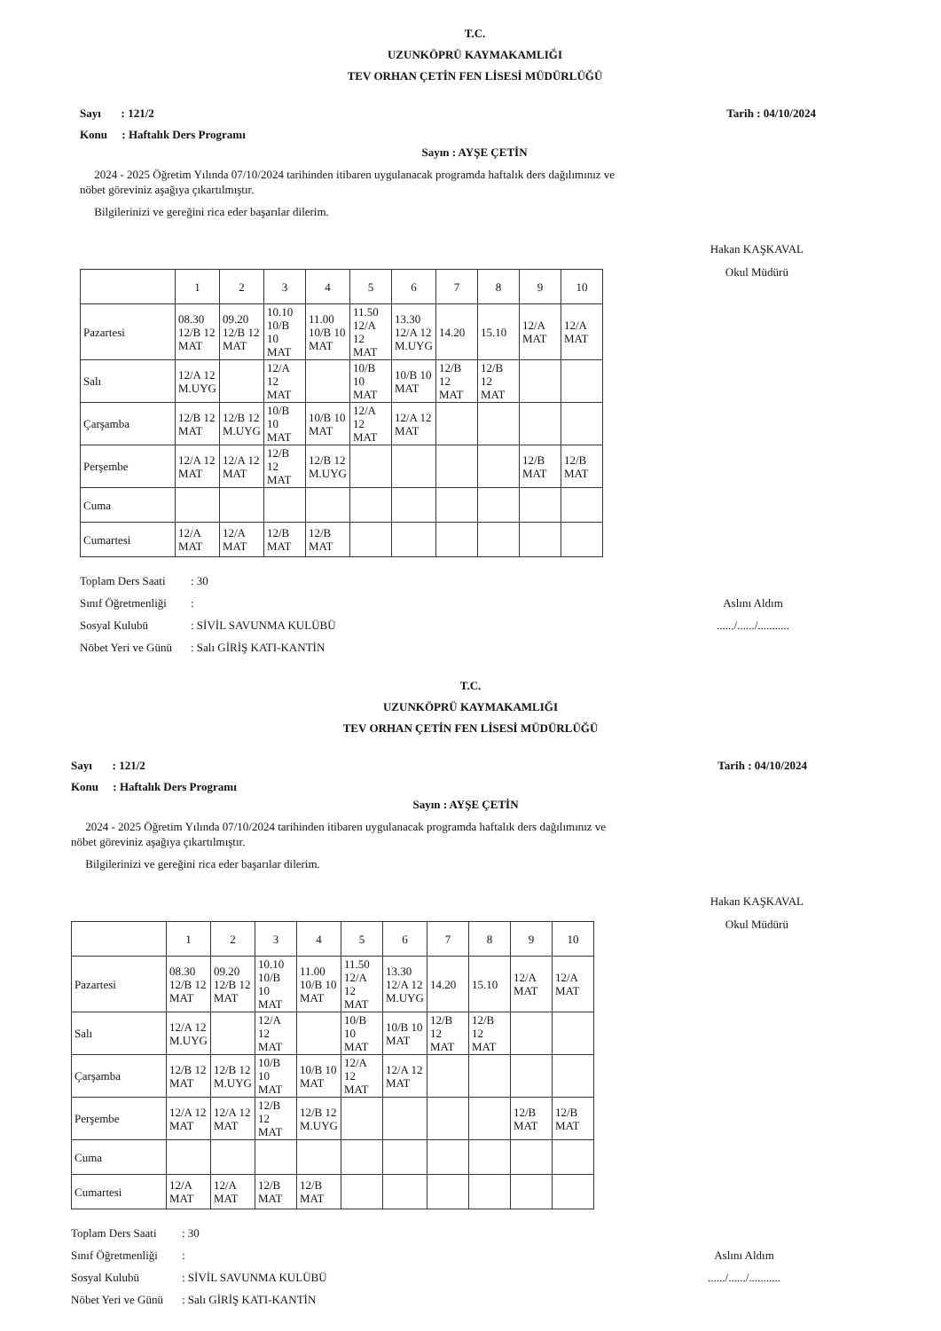T.C.
UZUNKÖPRÜ KAYMAKAMLIĞI
TEV ORHAN ÇETİN FEN LİSESİ MÜDÜRLÜĞÜ
Sayı : 121/2 Tarih : 04/10/2024
Konu : Haftalık Ders Programı
Sayın : AYŞE ÇETİN
2024 - 2025 Öğretim Yılında 07/10/2024 tarihinden itibaren uygulanacak programda haftalık ders dağılımınız ve
nöbet göreviniz aşağıya çıkartılmıştır.
Bilgilerinizi ve gereğini rica eder başarılar dilerim.
Hakan KAŞKAVAL
Okul Müdürü
| | 1 | 2 | 3 | 4 | 5 | 6 | 7 | 8 | 9 | 10 |
| Pazartesi | 08.30 12/B 12 MAT | 09.20 12/B 12 MAT | 10.10 10/B 10 MAT | 11.00 10/B 10 MAT | 11.50 12/A 12 MAT | 13.30 12/A 12 M.UYG | 14.20 | 15.10 | 12/A MAT | 12/A MAT |
| Salı | 12/A 12 M.UYG | | 12/A 12 MAT | | 10/B 10 MAT | 10/B 10 MAT | 12/B 12 MAT | 12/B 12 MAT | | |
| Çarşamba | 12/B 12 MAT | 12/B 12 M.UYG | 10/B 10 MAT | 10/B 10 MAT | 12/A 12 MAT | 12/A 12 MAT | | | | |
| Perşembe | 12/A 12 MAT | 12/A 12 MAT | 12/B 12 MAT | 12/B 12 M.UYG | | | | | 12/B MAT | 12/B MAT |
| Cuma | | | | | | | | | | |
| Cumartesi | 12/A MAT | 12/A MAT | 12/B MAT | 12/B MAT | | | | | | |
Toplam Ders Saati: 30
Sınıf Öğretmenliği:
Sosyal Kulubü: SİVİL SAVUNMA KULÜBÜ
Nöbet Yeri ve Günü: Salı GİRİŞ KATI-KANTİN
Aslını Aldım
....../....../...........
T.C.
UZUNKÖPRÜ KAYMAKAMLIĞI
TEV ORHAN ÇETİN FEN LİSESİ MÜDÜRLÜĞÜ
Sayı : 121/2 Tarih : 04/10/2024
Konu : Haftalık Ders Programı
Sayın : AYŞE ÇETİN
2024 - 2025 Öğretim Yılında 07/10/2024 tarihinden itibaren uygulanacak programda haftalık ders dağılımınız ve
nöbet göreviniz aşağıya çıkartılmıştır.
Bilgilerinizi ve gereğini rica eder başarılar dilerim.
Hakan KAŞKAVAL
Okul Müdürü
| | 1 | 2 | 3 | 4 | 5 | 6 | 7 | 8 | 9 | 10 |
| Pazartesi | 08.30 12/B 12 MAT | 09.20 12/B 12 MAT | 10.10 10/B 10 MAT | 11.00 10/B 10 MAT | 11.50 12/A 12 MAT | 13.30 12/A 12 M.UYG | 14.20 | 15.10 | 12/A MAT | 12/A MAT |
| Salı | 12/A 12 M.UYG | | 12/A 12 MAT | | 10/B 10 MAT | 10/B 10 MAT | 12/B 12 MAT | 12/B 12 MAT | | |
| Çarşamba | 12/B 12 MAT | 12/B 12 M.UYG | 10/B 10 MAT | 10/B 10 MAT | 12/A 12 MAT | 12/A 12 MAT | | | | |
| Perşembe | 12/A 12 MAT | 12/A 12 MAT | 12/B 12 MAT | 12/B 12 M.UYG | | | | | 12/B MAT | 12/B MAT |
| Cuma | | | | | | | | | | |
| Cumartesi | 12/A MAT | 12/A MAT | 12/B MAT | 12/B MAT | | | | | | |
Toplam Ders Saati: 30
Sınıf Öğretmenliği:
Sosyal Kulubü: SİVİL SAVUNMA KULÜBÜ
Nöbet Yeri ve Günü: Salı GİRİŞ KATI-KANTİN
Aslını Aldım
....../....../...........